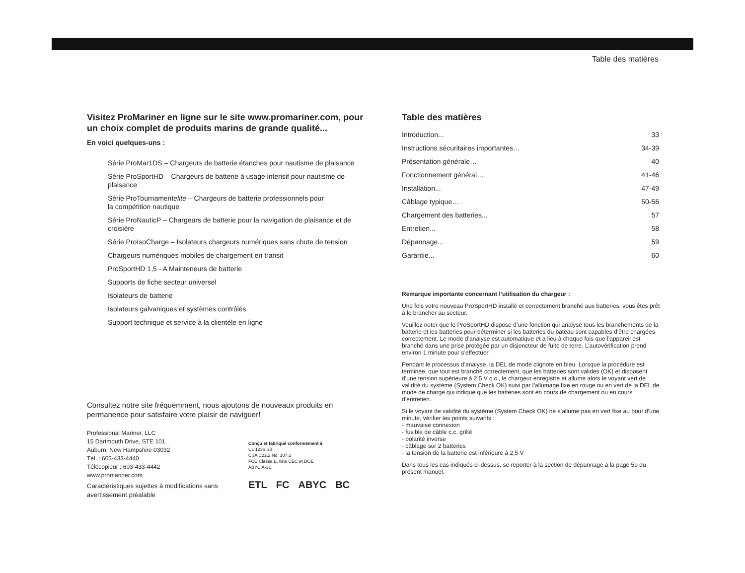Table des matières
Visitez ProMariner en ligne sur le site www.promariner.com, pour un choix complet de produits marins de grande qualité...
En voici quelques-uns :
Série ProMar1DS – Chargeurs de batterie étanches pour nautisme de plaisance
Série ProSportHD – Chargeurs de batterie à usage intensif pour nautisme de plaisance
Série ProTournamentelite – Chargeurs de batterie professionnels pour
la compétition nautique
Série ProNauticP – Chargeurs de batterie pour la navigation de plaisance et de croisière
Série ProIsoCharge – Isolateurs chargeurs numériques sans chute de tension
Chargeurs numériques mobiles de chargement en transit
ProSportHD 1,5 - A Mainteneurs de batterie
Supports de fiche secteur universel
Isolateurs de batterie
Isolateurs galvaniques et systèmes contrôlés
Support technique et service à la clientèle en ligne
Consultez notre site fréquemment, nous ajoutons de nouveaux produits en permanence pour satisfaire votre plaisir de naviguer!
Professional Mariner, LLC
15 Dartmouth Drive, STE 101
Auburn, New Hampshire 03032
Tél. : 603-433-4440
Télécopieur : 603-433-4442
www.promariner.com
Caractéristiques sujettes à modifications sans
avertissement préalable
Conçu et fabriqué conformément à
UL 1236 SB
CSA C22.2 No. 107.2
FCC Classe B, listé CEC et DOE
ABYC A-31
ETL FC ABYC BC
Table des matières
| Introduction... | 33 |
| Instructions sécuritaires importantes… | 34-39 |
| Présentation générale… | 40 |
| Fonctionnement général… | 41-46 |
| Installation... | 47-49 |
| Câblage typique… | 50-56 |
| Chargement des batteries... | 57 |
| Entretien... | 58 |
| Dépannage... | 59 |
| Garantie... | 60 |
Remarque importante concernant l’utilisation du chargeur :
Une fois votre nouveau ProSportHD installé et correctement branché aux batteries, vous êtes prêt à le brancher au secteur.
Veuillez noter que le ProSportHD dispose d’une fonction qui analyse tous les branchements de la batterie et les batteries pour déterminer si les batteries du bateau sont capables d’être chargées correctement. Le mode d’analyse est automatique et a lieu à chaque fois que l’appareil est branché dans une prise protégée par un disjoncteur de fuite de terre. L’autovérification prend environ 1 minute pour s’effectuer.
Pendant le processus d’analyse, la DEL de mode clignote en bleu. Lorsque la procédure est terminée, que tout est branché correctement, que les batteries sont valides (OK) et disposent d’une tension supérieure à 2,5 V c.c., le chargeur enregistre et allume alors le voyant vert de validité du système (System Check OK) suivi par l’allumage fixe en rouge ou en vert de la DEL de mode de charge qui indique que les batteries sont en cours de chargement ou en cours d’entretien.
Si le voyant de validité du système (System Check OK) ne s’allume pas en vert fixe au bout d’une minute, vérifier les points suivants :
- mauvaise connexion
- fusible de câble c.c. grillé
- polarité inverse
- câblage sur 2 batteries
- la tension de la batterie est inférieure à 2,5 V
Dans tous les cas indiqués ci-dessus, se reporter à la section de dépannage à la page 59 du présent manuel.